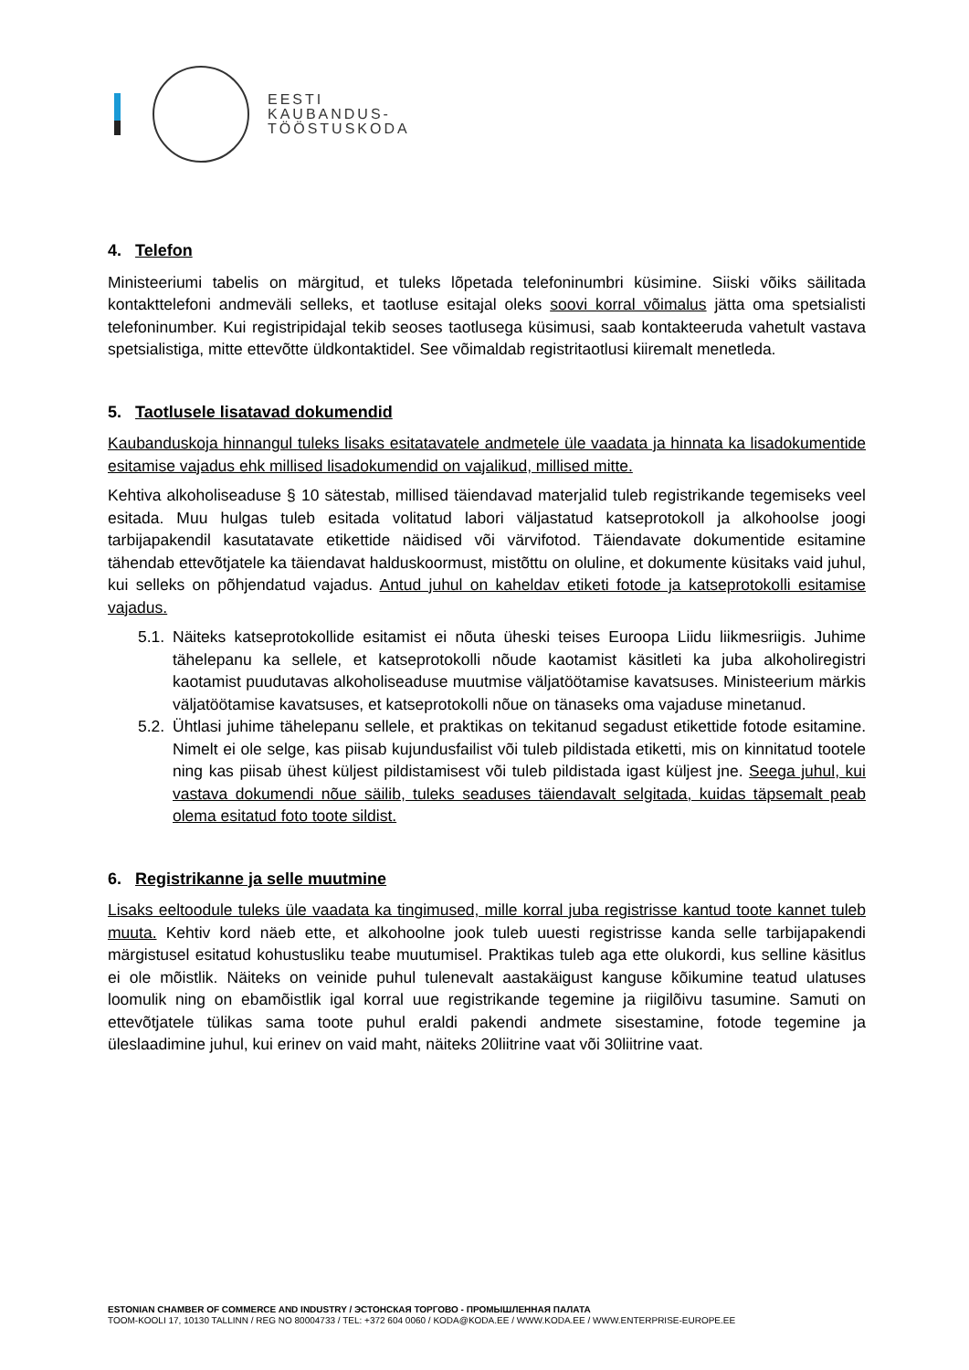EESTI
KAUBANDUS-
TÖÖSTUSKODA
4. Telefon
Ministeeriumi tabelis on märgitud, et tuleks lõpetada telefoninumbri küsimine. Siiski võiks säilitada kontakttelefoni andmeväli selleks, et taotluse esitajal oleks soovi korral võimalus jätta oma spetsialisti telefoninumber. Kui registripidajal tekib seoses taotlusega küsimusi, saab kontakteeruda vahetult vastava spetsialistiga, mitte ettevõtte üldkontaktidel. See võimaldab registritaotlusi kiiremalt menetleda.
5. Taotlusele lisatavad dokumendid
Kaubanduskoja hinnangul tuleks lisaks esitatavatele andmetele üle vaadata ja hinnata ka lisadokumentide esitamise vajadus ehk millised lisadokumendid on vajalikud, millised mitte.
Kehtiva alkoholiseaduse § 10 sätestab, millised täiendavad materjalid tuleb registrikande tegemiseks veel esitada. Muu hulgas tuleb esitada volitatud labori väljastatud katseprotokoll ja alkohoolse joogi tarbijapakendil kasutatavate etikettide näidised või värvifotod. Täiendavate dokumentide esitamine tähendab ettevõtjatele ka täiendavat halduskoormust, mistõttu on oluline, et dokumente küsitaks vaid juhul, kui selleks on põhjendatud vajadus. Antud juhul on kaheldav etiketi fotode ja katseprotokolli esitamise vajadus.
5.1.
Näiteks katseprotokollide esitamist ei nõuta üheski teises Euroopa Liidu liikmesriigis. Juhime tähelepanu ka sellele, et katseprotokolli nõude kaotamist käsitleti ka juba alkoholiregistri kaotamist puudutavas alkoholiseaduse muutmise väljatöötamise kavatsuses. Ministeerium märkis väljatöötamise kavatsuses, et katseprotokolli nõue on tänaseks oma vajaduse minetanud.
5.2.
Ühtlasi juhime tähelepanu sellele, et praktikas on tekitanud segadust etikettide fotode esitamine. Nimelt ei ole selge, kas piisab kujundusfailist või tuleb pildistada etiketti, mis on kinnitatud tootele ning kas piisab ühest küljest pildistamisest või tuleb pildistada igast küljest jne. Seega juhul, kui vastava dokumendi nõue säilib, tuleks seaduses täiendavalt selgitada, kuidas täpsemalt peab olema esitatud foto toote sildist.
6. Registrikanne ja selle muutmine
Lisaks eeltoodule tuleks üle vaadata ka tingimused, mille korral juba registrisse kantud toote kannet tuleb muuta. Kehtiv kord näeb ette, et alkohoolne jook tuleb uuesti registrisse kanda selle tarbijapakendi märgistusel esitatud kohustusliku teabe muutumisel. Praktikas tuleb aga ette olukordi, kus selline käsitlus ei ole mõistlik. Näiteks on veinide puhul tulenevalt aastakäigust kanguse kõikumine teatud ulatuses loomulik ning on ebamõistlik igal korral uue registrikande tegemine ja riigilõivu tasumine. Samuti on ettevõtjatele tülikas sama toote puhul eraldi pakendi andmete sisestamine, fotode tegemine ja üleslaadimine juhul, kui erinev on vaid maht, näiteks 20liitrine vaat või 30liitrine vaat.
ESTONIAN CHAMBER OF COMMERCE AND INDUSTRY / ЭСТОНСКАЯ ТОРГОВО - ПРОМЫШЛЕННАЯ ПАЛАТА
TOOM-KOOLI 17, 10130 TALLINN / REG NO 80004733 / TEL: +372 604 0060 / KODA@KODA.EE / WWW.KODA.EE / WWW.ENTERPRISE-EUROPE.EE